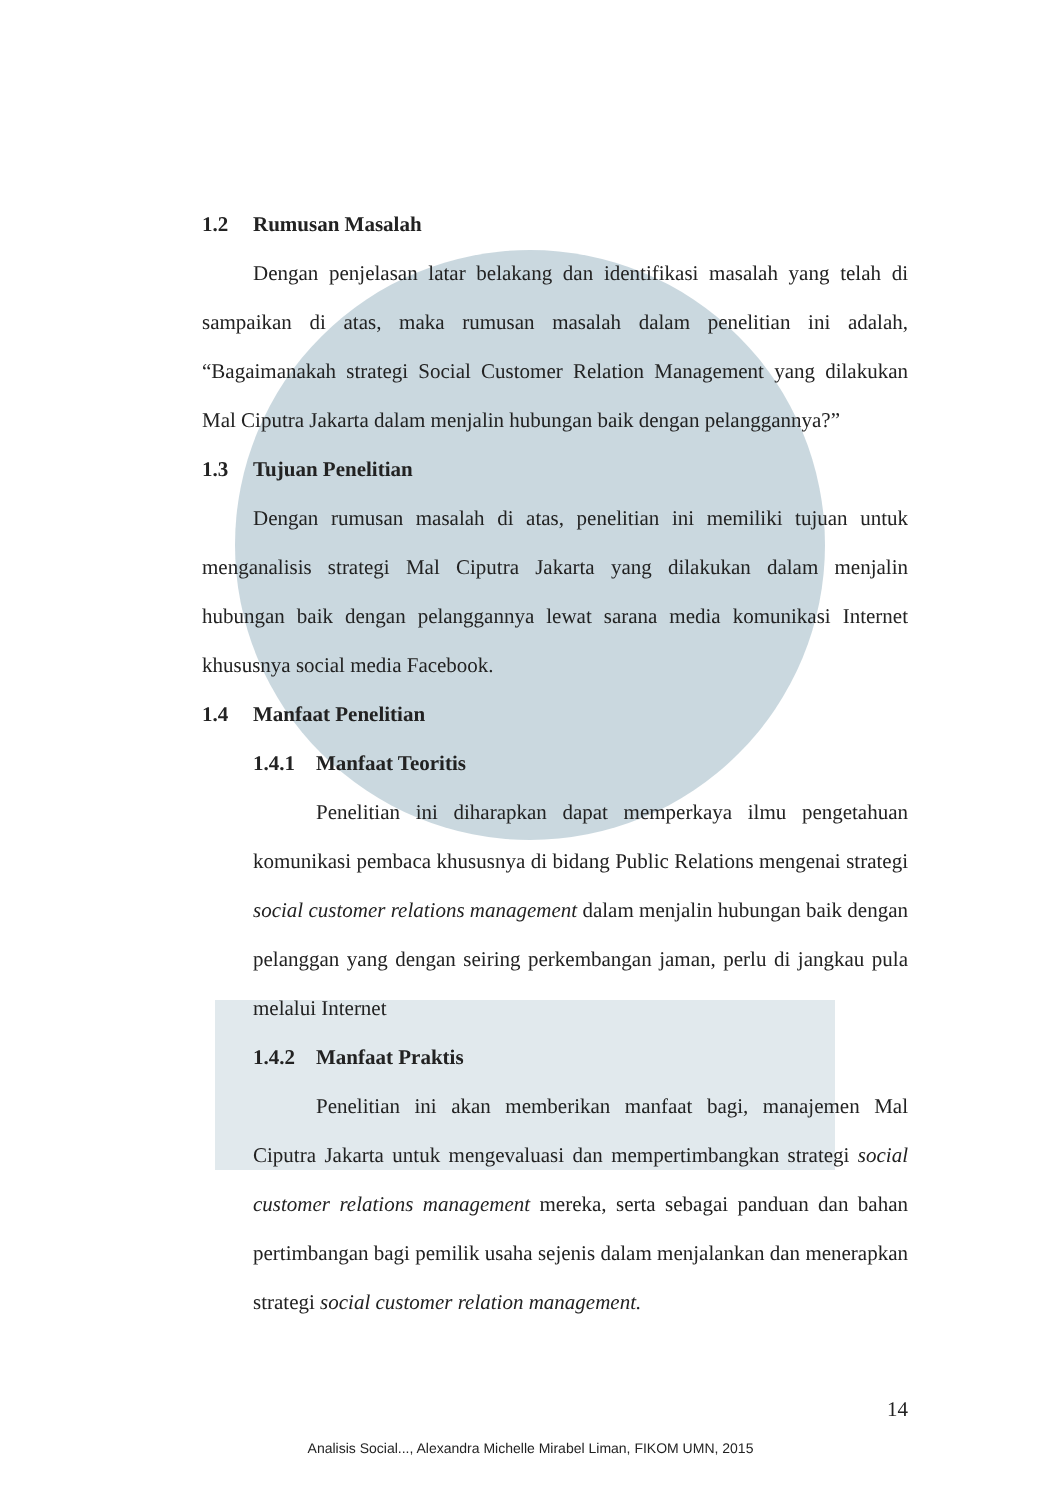1.2 Rumusan Masalah
Dengan penjelasan latar belakang dan identifikasi masalah yang telah di sampaikan di atas, maka rumusan masalah dalam penelitian ini adalah, “Bagaimanakah strategi Social Customer Relation Management yang dilakukan Mal Ciputra Jakarta dalam menjalin hubungan baik dengan pelanggannya?”
1.3 Tujuan Penelitian
Dengan rumusan masalah di atas, penelitian ini memiliki tujuan untuk menganalisis strategi Mal Ciputra Jakarta yang dilakukan dalam menjalin hubungan baik dengan pelanggannya lewat sarana media komunikasi Internet khususnya social media Facebook.
1.4 Manfaat Penelitian
1.4.1 Manfaat Teoritis
Penelitian ini diharapkan dapat memperkaya ilmu pengetahuan komunikasi pembaca khususnya di bidang Public Relations mengenai strategi social customer relations management dalam menjalin hubungan baik dengan pelanggan yang dengan seiring perkembangan jaman, perlu di jangkau pula melalui Internet
1.4.2 Manfaat Praktis
Penelitian ini akan memberikan manfaat bagi, manajemen Mal Ciputra Jakarta untuk mengevaluasi dan mempertimbangkan strategi social customer relations management mereka, serta sebagai panduan dan bahan pertimbangan bagi pemilik usaha sejenis dalam menjalankan dan menerapkan strategi social customer relation management.
14
Analisis Social..., Alexandra Michelle Mirabel Liman, FIKOM UMN, 2015